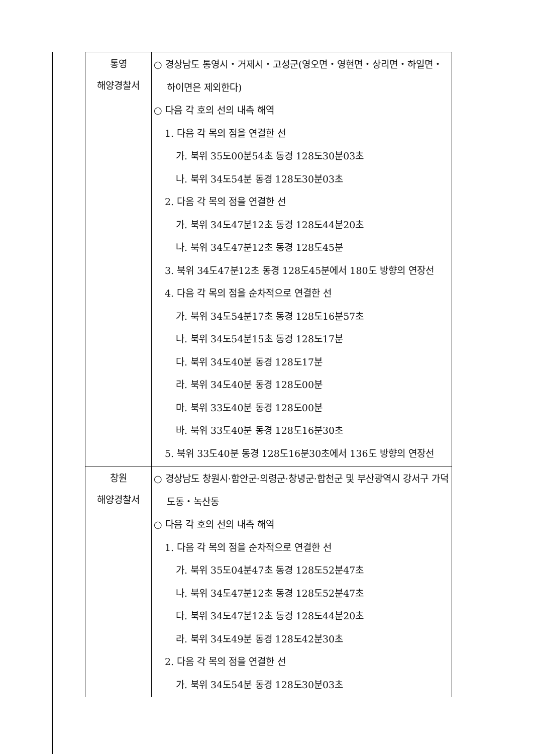| 통영 해양경찰서 | ○ 경상남도 통영시・거제시・고성군(영오면・영현면・상리면・하일면・하이면은 제외한다) ○ 다음 각 호의 선의 내측 해역 1. 다음 각 목의 점을 연결한 선 가. 북위 35도00분54초 동경 128도30분03초 나. 북위 34도54분 동경 128도30분03초 2. 다음 각 목의 점을 연결한 선 가. 북위 34도47분12초 동경 128도44분20초 나. 북위 34도47분12초 동경 128도45분 3. 북위 34도47분12초 동경 128도45분에서 180도 방향의 연장선 4. 다음 각 목의 점을 순차적으로 연결한 선 가. 북위 34도54분17초 동경 128도16분57초 나. 북위 34도54분15초 동경 128도17분 다. 북위 34도40분 동경 128도17분 라. 북위 34도40분 동경 128도00분 마. 북위 33도40분 동경 128도00분 바. 북위 33도40분 동경 128도16분30초 5. 북위 33도40분 동경 128도16분30초에서 136도 방향의 연장선 |
| 창원 해양경찰서 | ○ 경상남도 창원시·함안군·의령군·창녕군·합천군 및 부산광역시 강서구 가덕도동・녹산동 ○ 다음 각 호의 선의 내측 해역 1. 다음 각 목의 점을 순차적으로 연결한 선 가. 북위 35도04분47초 동경 128도52분47초 나. 북위 34도47분12초 동경 128도52분47초 다. 북위 34도47분12초 동경 128도44분20초 라. 북위 34도49분 동경 128도42분30초 2. 다음 각 목의 점을 연결한 선 가. 북위 34도54분 동경 128도30분03초 |